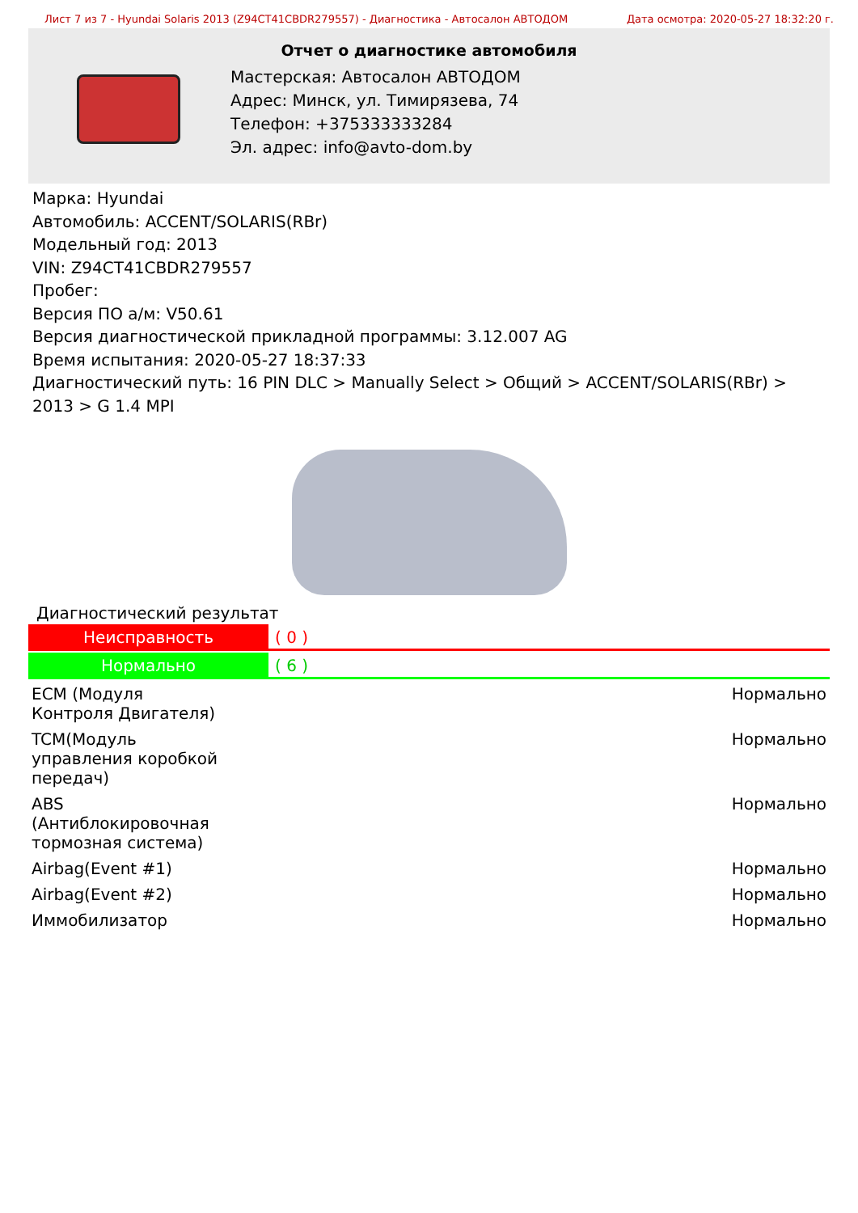Лист 7 из 7 - Hyundai Solaris 2013 (Z94CT41CBDR279557) - Диагностика - Автосалон АВТОДОМ Дата осмотра: 2020-05-27 18:32:20 г.
Отчет о диагностике автомобиля
Мастерская: Автосалон АВТОДОМ
Адрес: Минск, ул. Тимирязева, 74
Телефон: +375333333284
Эл. адрес: info@avto-dom.by
Марка: Hyundai
Автомобиль: ACCENT/SOLARIS(RBr)
Модельный год: 2013
VIN: Z94CT41CBDR279557
Пробег:
Версия ПО а/м: V50.61
Версия диагностической прикладной программы: 3.12.007 AG
Время испытания: 2020-05-27 18:37:33
Диагностический путь: 16 PIN DLC > Manually Select > Общий > ACCENT/SOLARIS(RBr) > 2013 > G 1.4 MPI
Диагностический результат
Неисправность ( 0 )
Нормально ( 6 )
| ECM (Модуля Контроля Двигателя) | Нормально |
| TCM(Модуль управления коробкой передач) | Нормально |
| ABS (Антиблокировочная тормозная система) | Нормально |
| Airbag(Event #1) | Нормально |
| Airbag(Event #2) | Нормально |
| Иммобилизатор | Нормально |